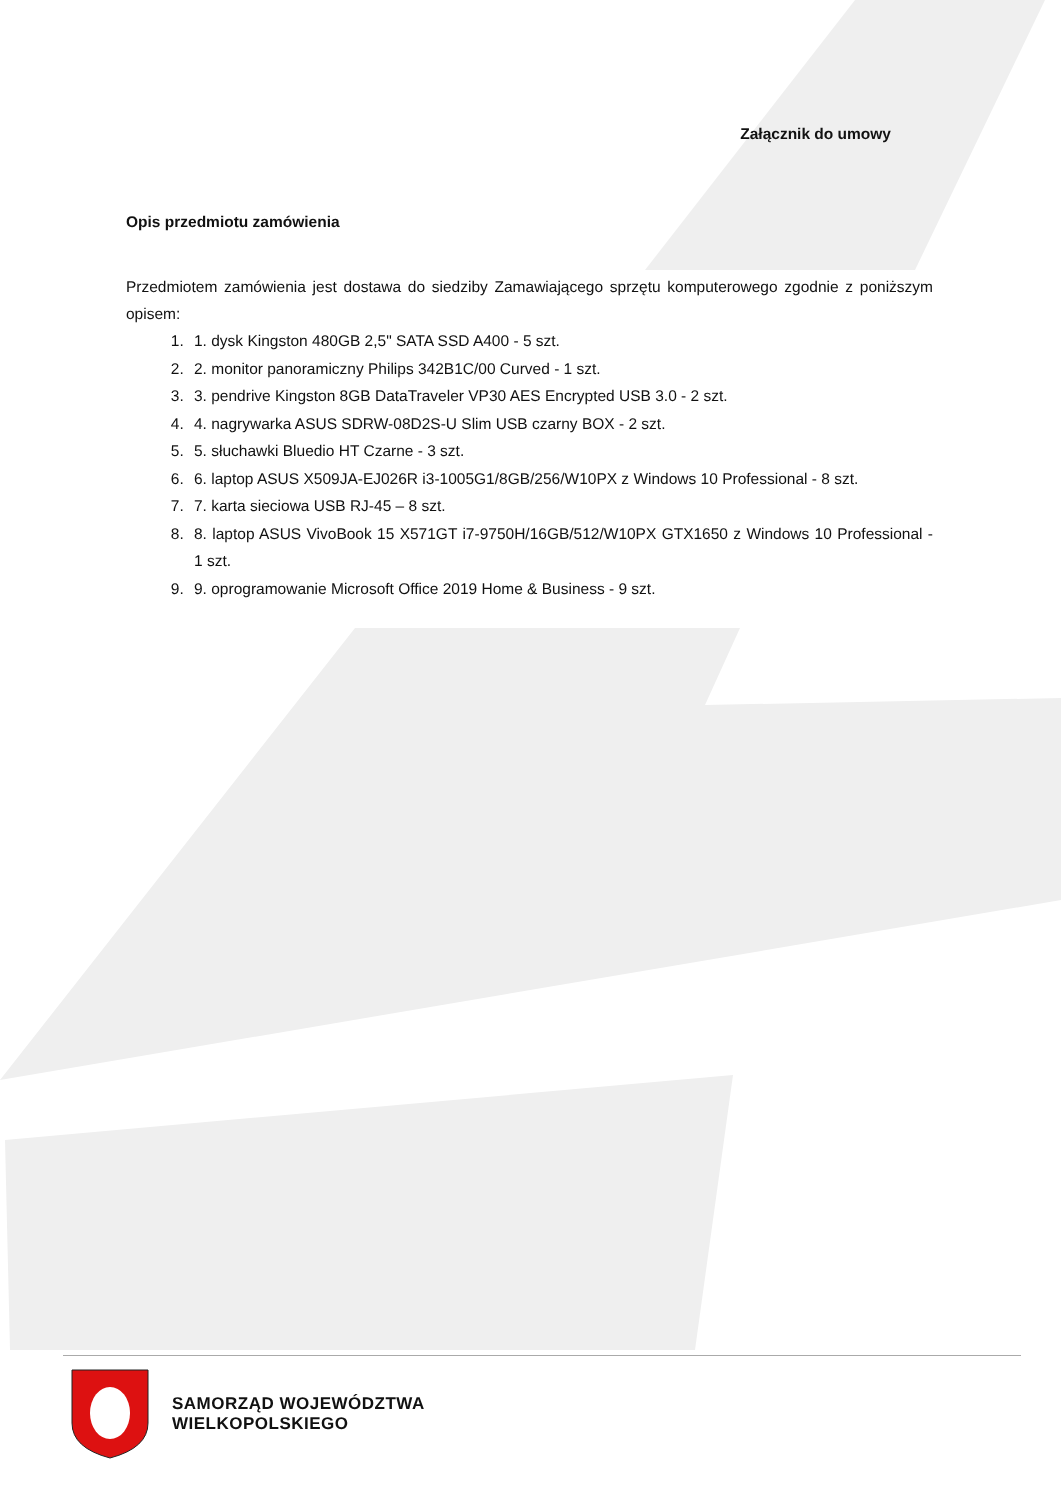Załącznik do umowy
Opis przedmiotu zamówienia
Przedmiotem zamówienia jest dostawa do siedziby Zamawiającego sprzętu komputerowego zgodnie z poniższym opisem:
1. 1. dysk Kingston 480GB 2,5" SATA SSD A400 - 5 szt.
2. 2. monitor panoramiczny Philips 342B1C/00 Curved - 1 szt.
3. 3. pendrive Kingston 8GB DataTraveler VP30 AES Encrypted USB 3.0 - 2 szt.
4. 4. nagrywarka ASUS SDRW-08D2S-U Slim USB czarny BOX - 2 szt.
5. 5. słuchawki Bluedio HT Czarne - 3 szt.
6. 6. laptop ASUS X509JA-EJ026R i3-1005G1/8GB/256/W10PX z Windows 10 Professional - 8 szt.
7. 7. karta sieciowa USB RJ-45 – 8 szt.
8. 8. laptop ASUS VivoBook 15 X571GT i7-9750H/16GB/512/W10PX GTX1650 z Windows 10 Professional - 1 szt.
9. 9. oprogramowanie Microsoft Office 2019 Home & Business - 9 szt.
SAMORZĄD WOJEWÓDZTWA
WIELKOPOLSKIEGO